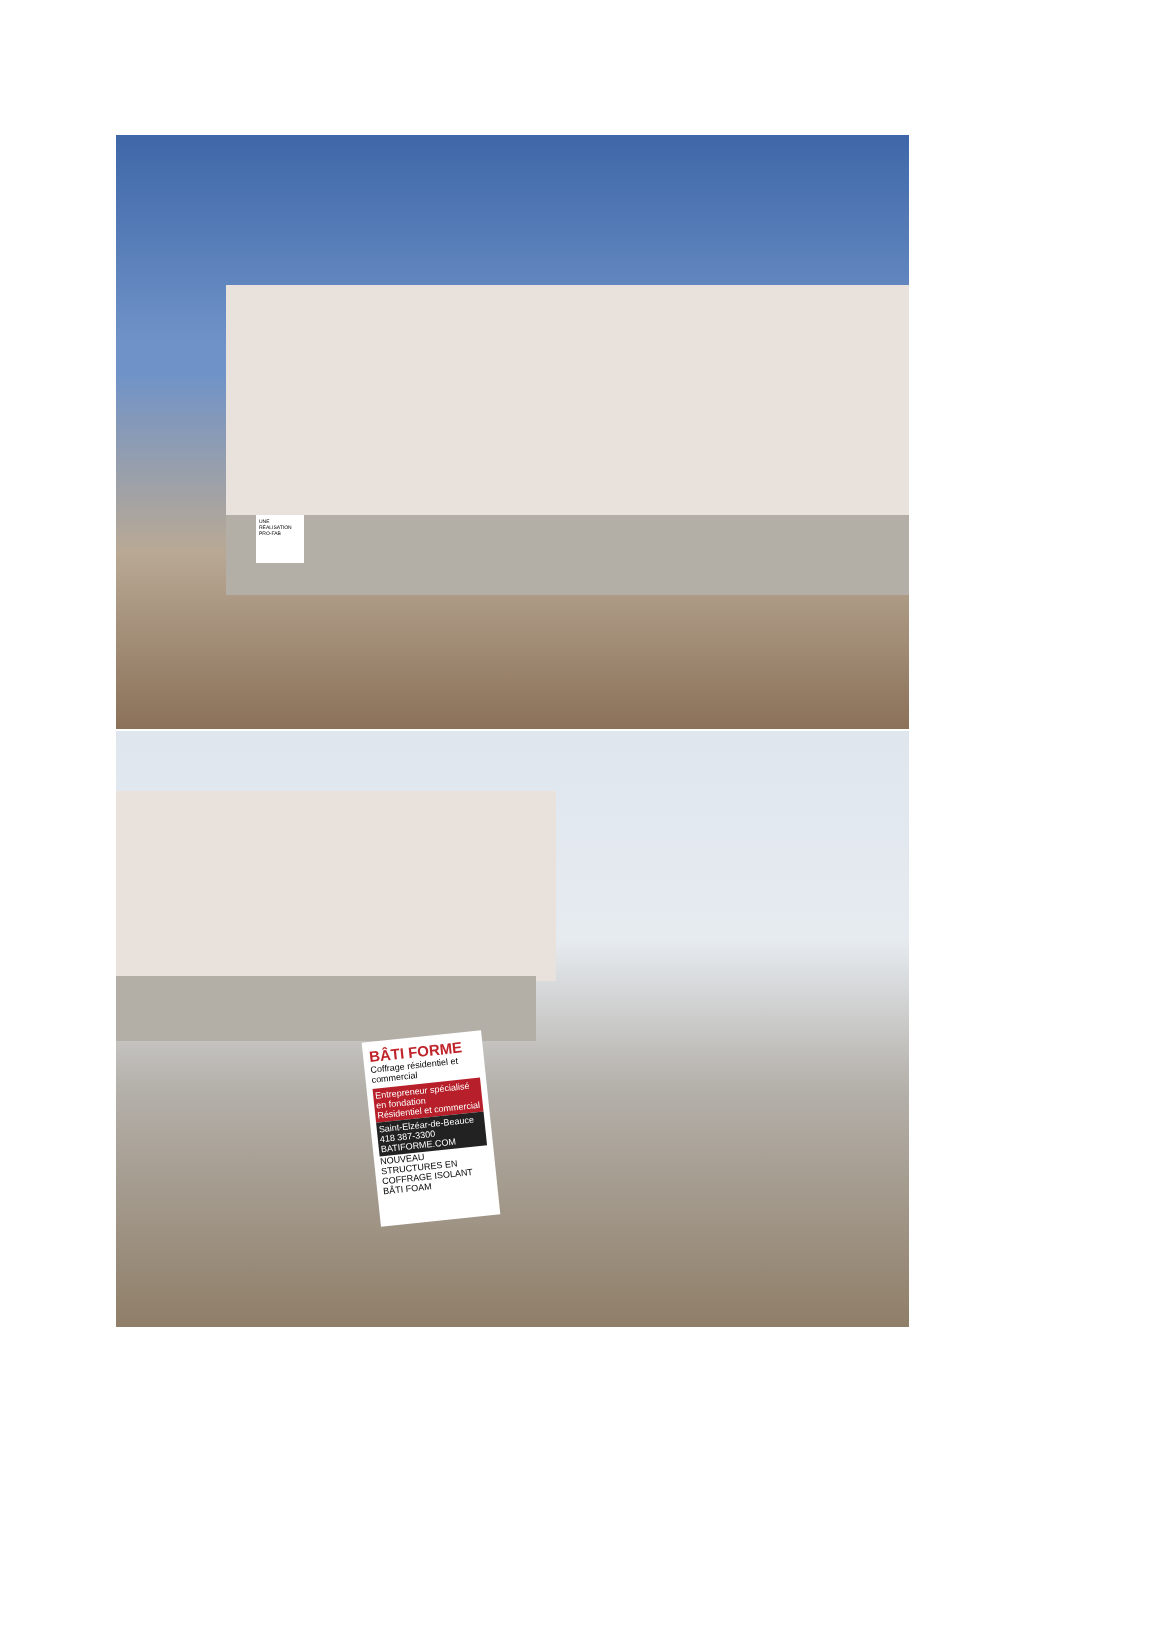UNE RÉALISATION PRO-FAB
BÂTI FORME
Coffrage résidentiel et commercial
Entrepreneur spécialisé en fondation
Résidentiel et commercial
Saint-Elzéar-de-Beauce
418 387-3300
BATIFORME.COM
NOUVEAU
STRUCTURES EN COFFRAGE ISOLANT
BÂTI FOAM